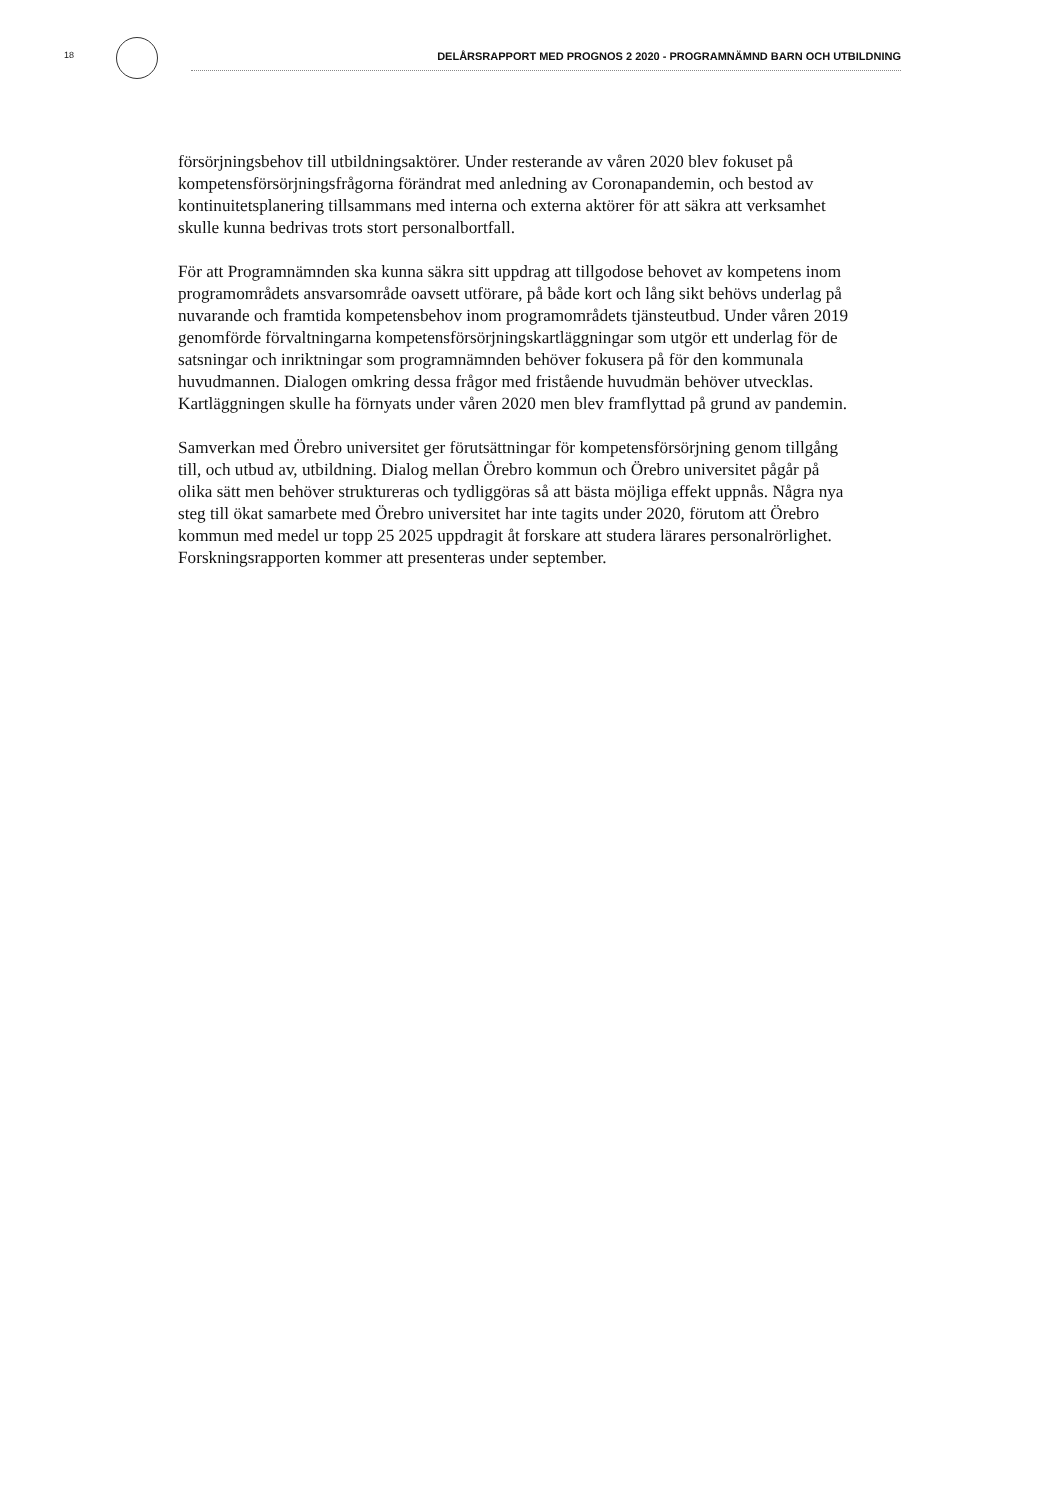18
DELÅRSRAPPORT MED PROGNOS 2 2020 - PROGRAMNÄMND BARN OCH UTBILDNING
försörjningsbehov till utbildningsaktörer. Under resterande av våren 2020 blev fokuset på kompetensförsörjningsfrågorna förändrat med anledning av Coronapandemin, och bestod av kontinuitetsplanering tillsammans med interna och externa aktörer för att säkra att verksamhet skulle kunna bedrivas trots stort personalbortfall.
För att Programnämnden ska kunna säkra sitt uppdrag att tillgodose behovet av kompetens inom programområdets ansvarsområde oavsett utförare, på både kort och lång sikt behövs underlag på nuvarande och framtida kompetensbehov inom programområdets tjänsteutbud. Under våren 2019 genomförde förvaltningarna kompetensförsörjningskartläggningar som utgör ett underlag för de satsningar och inriktningar som programnämnden behöver fokusera på för den kommunala huvudmannen. Dialogen omkring dessa frågor med fristående huvudmän behöver utvecklas. Kartläggningen skulle ha förnyats under våren 2020 men blev framflyttad på grund av pandemin.
Samverkan med Örebro universitet ger förutsättningar för kompetensförsörjning genom tillgång till, och utbud av, utbildning. Dialog mellan Örebro kommun och Örebro universitet pågår på olika sätt men behöver struktureras och tydliggöras så att bästa möjliga effekt uppnås. Några nya steg till ökat samarbete med Örebro universitet har inte tagits under 2020, förutom att Örebro kommun med medel ur topp 25 2025 uppdragit åt forskare att studera lärares personalrörlighet. Forskningsrapporten kommer att presenteras under september.